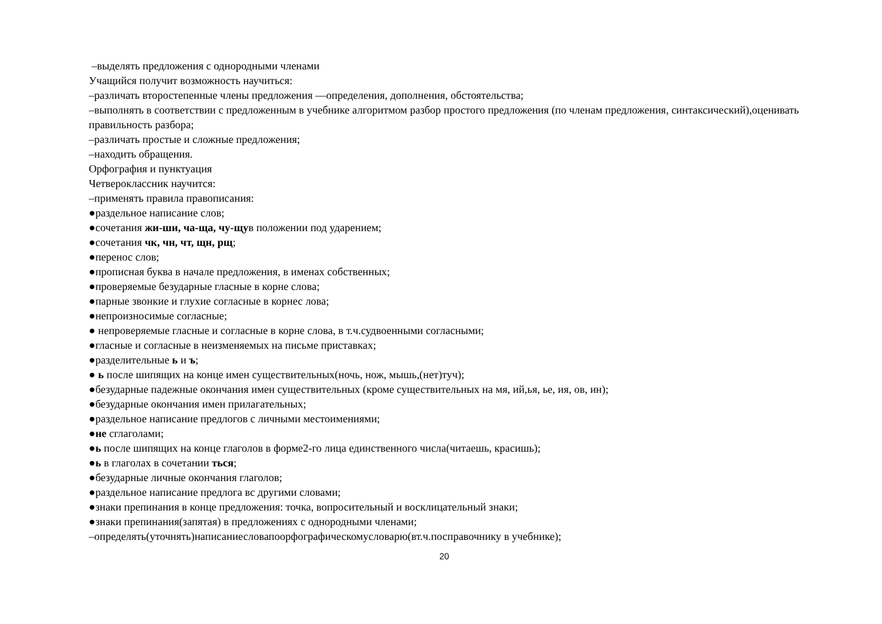–выделять предложения с однородными членами
Учащийся получит возможность научиться:
–различать второстепенные члены предложения —определения, дополнения, обстоятельства;
–выполнять в соответствии с предложенным в учебнике алгоритмом разбор простого предложения (по членам предложения, синтаксический),оценивать правильность разбора;
–различать простые и сложные предложения;
–находить обращения.
Орфография и пунктуация
Четвероклассник научится:
–применять правила правописания:
●раздельное написание слов;
●сочетания жи-ши, ча-ща, чу-щув положении под ударением;
●сочетания чк, чн, чт, щн, рщ;
●перенос слов;
●прописная буква в начале предложения, в именах собственных;
●проверяемые безударные гласные в корне слова;
●парные звонкие и глухие согласные в корнес лова;
●непроизносимые согласные;
● непроверяемые гласные и согласные в корне слова, в т.ч.судвоенными согласными;
●гласные и согласные в неизменяемых на письме приставках;
●разделительные ь и ъ;
● ь после шипящих на конце имен существительных(ночь, нож, мышь,(нет)туч);
●безударные падежные окончания имен существительных (кроме существительных на мя, ий,ья, ье, ия, ов, ин);
●безударные окончания имен прилагательных;
●раздельное написание предлогов с личными местоимениями;
●не сглаголами;
●ь после шипящих на конце глаголов в форме2-го лица единственного числа(читаешь, красишь);
●ь в глаголах в сочетании ться;
●безударные личные окончания глаголов;
●раздельное написание предлога вс другими словами;
●знаки препинания в конце предложения: точка, вопросительный и восклицательный знаки;
●знаки препинания(запятая) в предложениях с однородными членами;
–определять(уточнять)написаниесловапоорфографическомусловарю(вт.ч.посправочнику в учебнике);
20